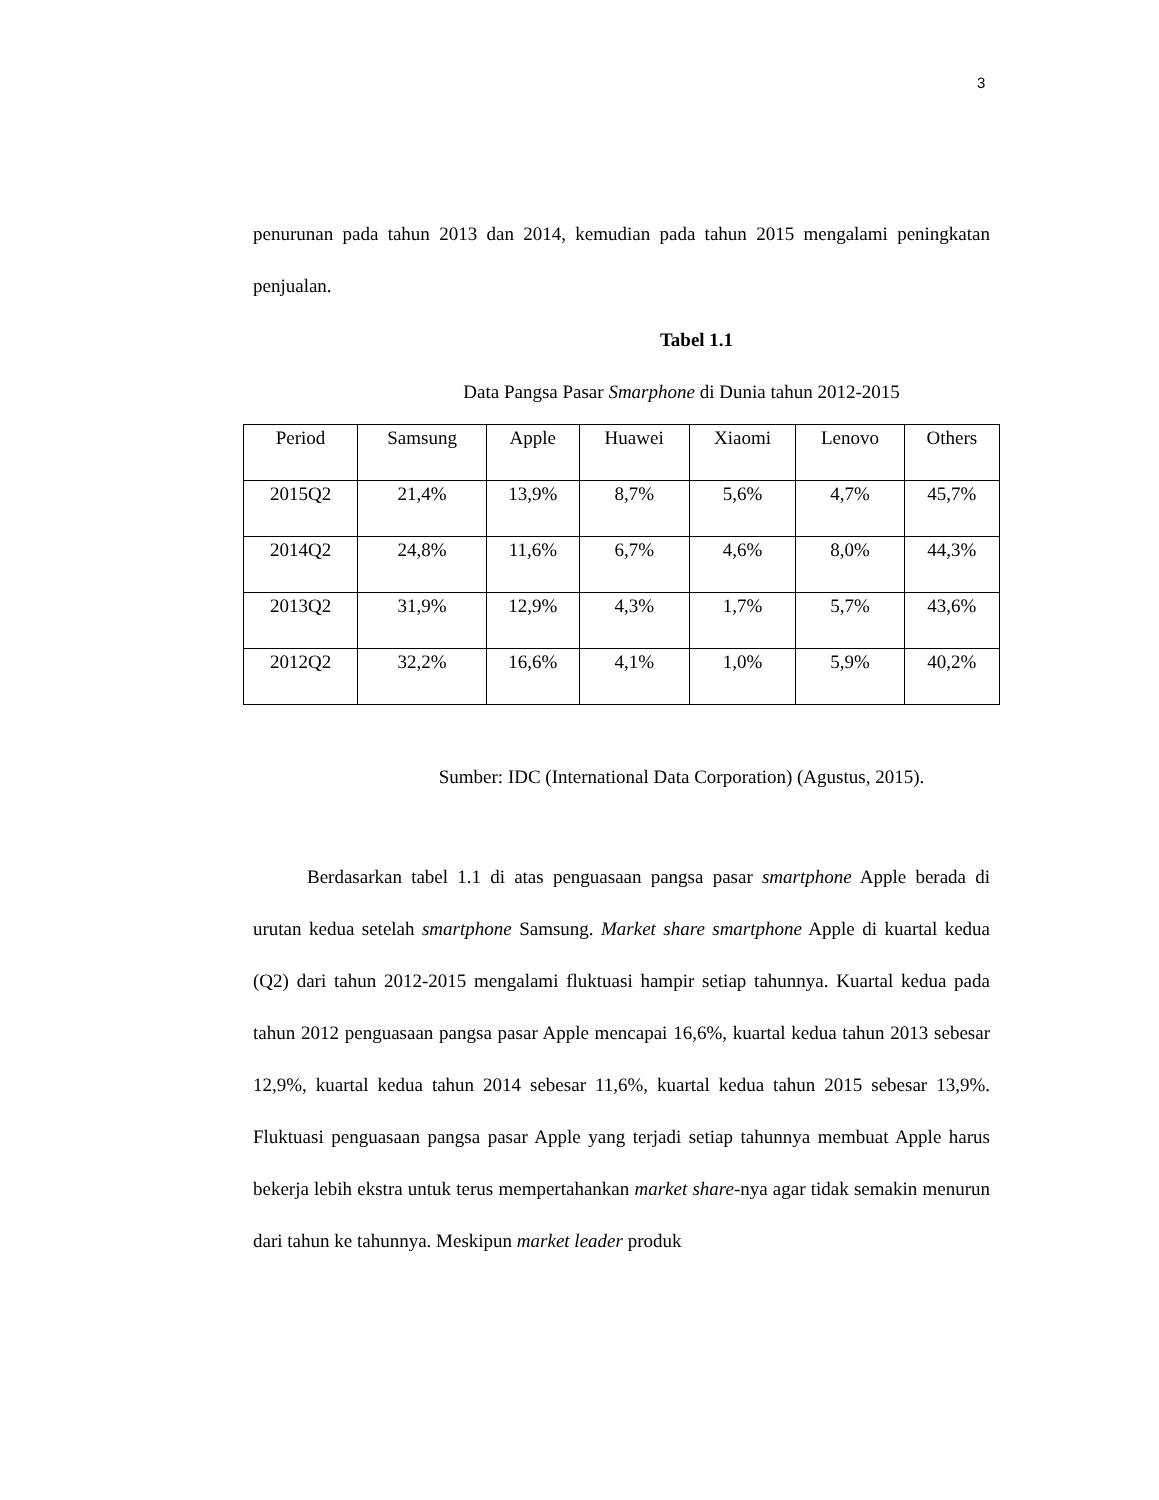3
penurunan pada tahun 2013 dan 2014, kemudian pada tahun 2015 mengalami peningkatan penjualan.
Tabel 1.1
Data Pangsa Pasar Smarphone di Dunia tahun 2012-2015
| Period | Samsung | Apple | Huawei | Xiaomi | Lenovo | Others |
| 2015Q2 | 21,4% | 13,9% | 8,7% | 5,6% | 4,7% | 45,7% |
| 2014Q2 | 24,8% | 11,6% | 6,7% | 4,6% | 8,0% | 44,3% |
| 2013Q2 | 31,9% | 12,9% | 4,3% | 1,7% | 5,7% | 43,6% |
| 2012Q2 | 32,2% | 16,6% | 4,1% | 1,0% | 5,9% | 40,2% |
Sumber: IDC (International Data Corporation) (Agustus, 2015).
Berdasarkan tabel 1.1 di atas penguasaan pangsa pasar smartphone Apple berada di urutan kedua setelah smartphone Samsung. Market share smartphone Apple di kuartal kedua (Q2) dari tahun 2012-2015 mengalami fluktuasi hampir setiap tahunnya. Kuartal kedua pada tahun 2012 penguasaan pangsa pasar Apple mencapai 16,6%, kuartal kedua tahun 2013 sebesar 12,9%, kuartal kedua tahun 2014 sebesar 11,6%, kuartal kedua tahun 2015 sebesar 13,9%. Fluktuasi penguasaan pangsa pasar Apple yang terjadi setiap tahunnya membuat Apple harus bekerja lebih ekstra untuk terus mempertahankan market share-nya agar tidak semakin menurun dari tahun ke tahunnya. Meskipun market leader produk